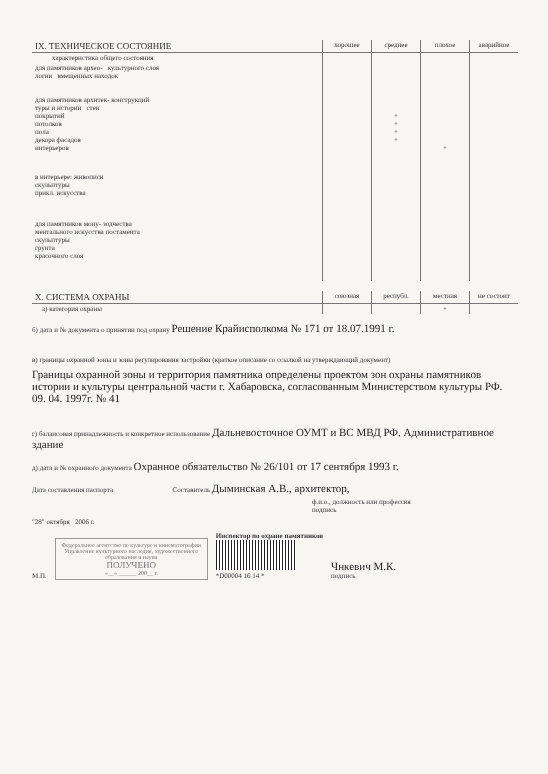| IX. ТЕХНИЧЕСКОЕ СОСТОЯНИЕ | хорошее | среднее | плохое | аварийное |
| характеристика общего состояния | | | | |
| для памятников архео- культурного слоя логии вмещенных находок | | | | |
| для памятников архитек- конструкций туры и истории стен покрытий потолков пола декора фасадов интерьеров | | + + + + | + | |
| в интерьере: живописи скульптуры прикл. искусства | | | | |
| для памятников мону- зодчества ментального искусства постамента скульптуры грунта красочного слоя | | | | |
| X. СИСТЕМА ОХРАНЫ | союзная | республ. | местная | не состоит |
| а) категория охраны | | | + | |
б) дата и № документа о принятии под охрану Решение Крайисполкома № 171 от 18.07.1991 г.
в) границы охранной зоны и зоны регулирования застройки (краткое описание со ссылкой на утверждающий документ)
Границы охранной зоны и территория памятника определены проектом зон охраны памятников истории и культуры центральной части г. Хабаровска, согласованным Министерством культуры РФ. 09. 04. 1997г. № 41
г) балансовая принадлежность и конкретное использование Дальневосточное ОУМТ и ВС МВД РФ. Административное здание
д) дата и № охранного документа Охранное обязательство № 26/101 от 17 сентября 1993 г.
Дата составления паспорта Составитель Дыминская А.В., архитектор,
ф.и.о., должность или профессия
подпись
"28" октября 2006 г.
М.П.
Федеральное агентство по культуре и кинематографии
Управление культурного наследия, художественного образования и науки
ПОЛУЧЕНО
«__» ______ 200__ г.
Инспектор по охране памятников
*D00004 16 14 *
Чнкевич М.К.
подпись